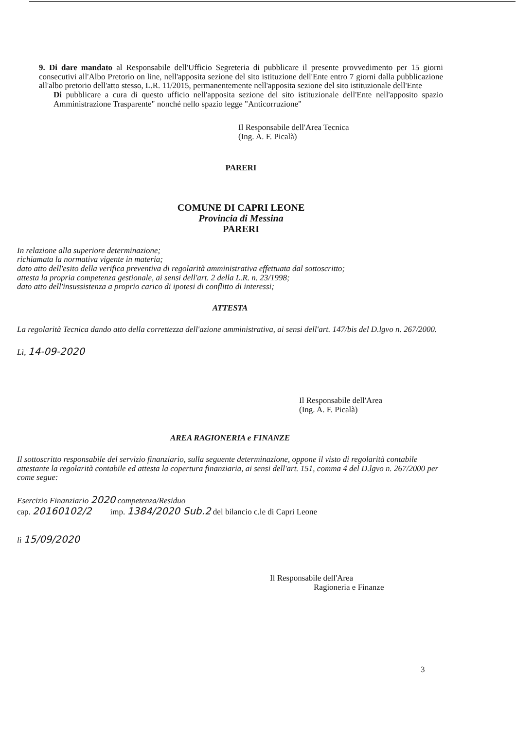9. Di dare mandato al Responsabile dell'Ufficio Segreteria di pubblicare il presente provvedimento per 15 giorni consecutivi all'Albo Pretorio on line, nell'apposita sezione del sito istituzione dell'Ente entro 7 giorni dalla pubblicazione all'albo pretorio dell'atto stesso, L.R. 11/2015, permanentemente nell'apposita sezione del sito istituzionale dell'Ente
Di pubblicare a cura di questo ufficio nell'apposita sezione del sito istituzionale dell'Ente nell'apposito spazio Amministrazione Trasparente" nonché nello spazio legge "Anticorruzione"
Il Responsabile dell'Area Tecnica
(Ing. A. F. Picalà)
PARERI
COMUNE DI CAPRI LEONE
Provincia di Messina
PARERI
In relazione alla superiore determinazione;
richiamata la normativa vigente in materia;
dato atto dell'esito della verifica preventiva di regolarità amministrativa effettuata dal sottoscritto;
attesta la propria competenza gestionale, ai sensi dell'art. 2 della L.R. n. 23/1998;
dato atto dell'insussistenza a proprio carico di ipotesi di conflitto di interessi;
ATTESTA
La regolarità Tecnica dando atto della correttezza dell'azione amministrativa, ai sensi dell'art. 147/bis del D.lgvo n. 267/2000.
Lì, 14-09-2020
Il Responsabile dell'Area
(Ing. A. F. Picalà)
AREA RAGIONERIA e FINANZE
Il sottoscritto responsabile del servizio finanziario, sulla seguente determinazione, oppone il visto di regolarità contabile attestante la regolarità contabile ed attesta la copertura finanziaria, ai sensi dell'art. 151, comma 4 del D.lgvo n. 267/2000 per come segue:
Esercizio Finanziario 2020 competenza/Residuo
cap. 20160102/2 imp. 1384/2020 Sub.2 del bilancio c.le di Capri Leone
lì 15/09/2020
Il Responsabile dell'Area
Ragioneria e Finanze
3